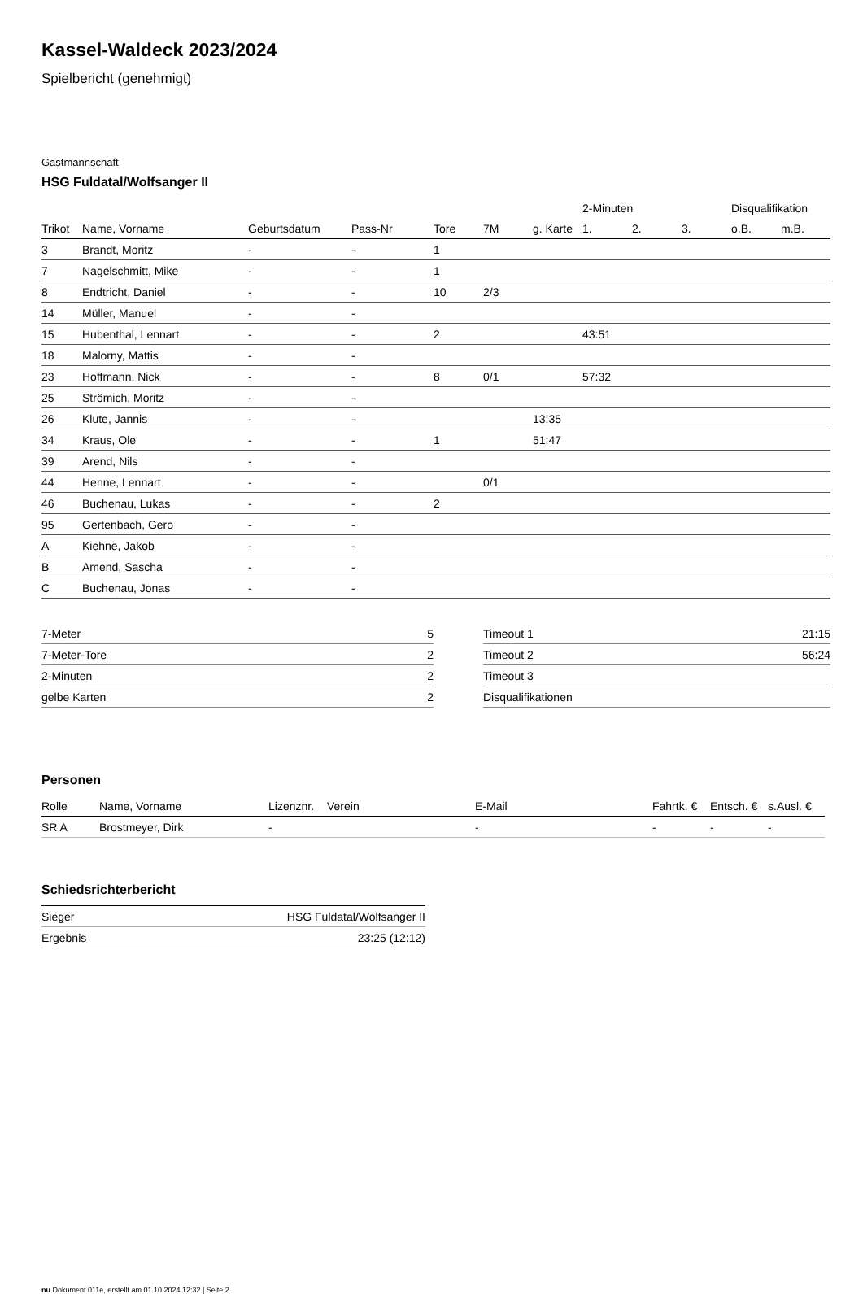Kassel-Waldeck 2023/2024
Spielbericht (genehmigt)
Gastmannschaft
HSG Fuldatal/Wolfsanger II
| | | | | | | | 2-Minuten | | | Disqualifikation | |
| --- | --- | --- | --- | --- | --- | --- | --- | --- | --- | --- | --- |
| Trikot | Name, Vorname | Geburtsdatum | Pass-Nr | Tore | 7M | g. Karte | 1. | 2. | 3. | o.B. | m.B. |
| 3 | Brandt, Moritz | - | - | 1 | | | | | | | |
| 7 | Nagelschmitt, Mike | - | - | 1 | | | | | | | |
| 8 | Endtricht, Daniel | - | - | 10 | 2/3 | | | | | | |
| 14 | Müller, Manuel | - | - | | | | | | | | |
| 15 | Hubenthal, Lennart | - | - | 2 | | | 43:51 | | | | |
| 18 | Malorny, Mattis | - | - | | | | | | | | |
| 23 | Hoffmann, Nick | - | - | 8 | 0/1 | | 57:32 | | | | |
| 25 | Strömich, Moritz | - | - | | | | | | | | |
| 26 | Klute, Jannis | - | - | | | 13:35 | | | | | |
| 34 | Kraus, Ole | - | - | 1 | | 51:47 | | | | | |
| 39 | Arend, Nils | - | - | | | | | | | | |
| 44 | Henne, Lennart | - | - | | 0/1 | | | | | | |
| 46 | Buchenau, Lukas | - | - | 2 | | | | | | | |
| 95 | Gertenbach, Gero | - | - | | | | | | | | |
| A | Kiehne, Jakob | - | - | | | | | | | | |
| B | Amend, Sascha | - | - | | | | | | | | |
| C | Buchenau, Jonas | - | - | | | | | | | | |
| 7-Meter | 5 |
| 7-Meter-Tore | 2 |
| 2-Minuten | 2 |
| gelbe Karten | 2 |
| Timeout 1 | 21:15 |
| Timeout 2 | 56:24 |
| Timeout 3 | |
| Disqualifikationen | |
Personen
| Rolle | Name, Vorname | Lizenznr. | Verein | E-Mail | Fahrtk. € | Entsch. € | s.Ausl. € |
| --- | --- | --- | --- | --- | --- | --- | --- |
| SR A | Brostmeyer, Dirk | - | | - | - | - | - |
Schiedsrichterbericht
| Sieger | HSG Fuldatal/Wolfsanger II |
| Ergebnis | 23:25 (12:12) |
nu.Dokument 011e, erstellt am 01.10.2024 12:32 | Seite 2